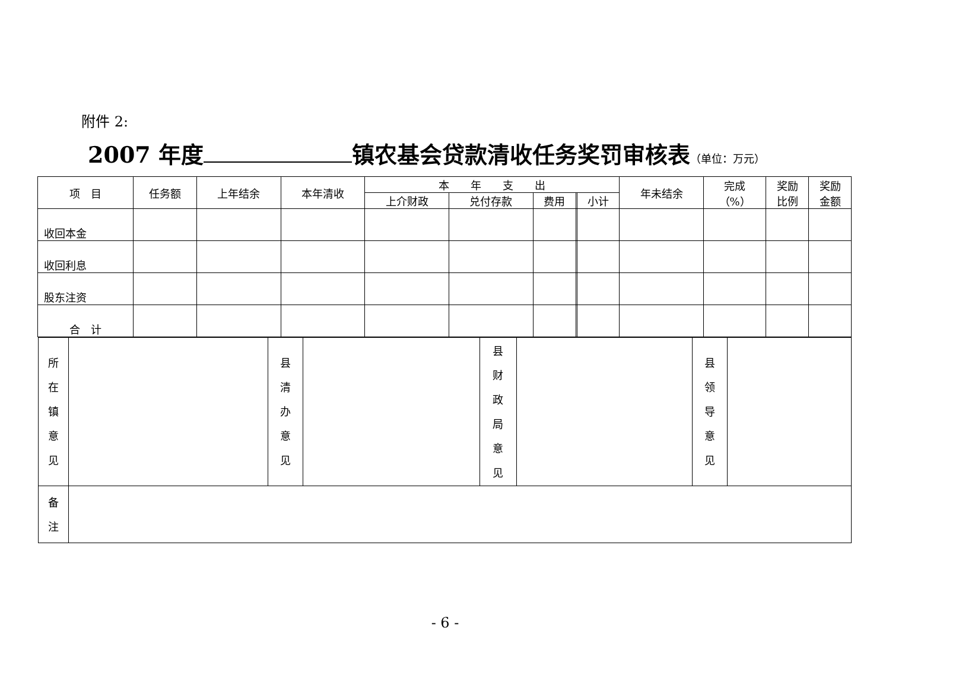附件 2:
2007 年度 镇农基会贷款清收任务奖罚审核表（单位：万元）
| 项 目 | 任务额 | 上年结余 | 本年清收 | 本 年 支 出 | | | | | 年未结余 | 完成 （%） | 奖励 比例 | 奖励 金额 |
| --- | --- | --- | --- | --- | --- | --- | --- | --- | --- | --- | --- | --- |
| | | | | 上介财政 | 兑付存款 | 费用 | | 小计 | | | | |
| 收回本金 | | | | | | | | | | | | |
| 收回利息 | | | | | | | | | | | | |
| 股东注资 | | | | | | | | | | | | |
| 合 计 | | | | | | | | | | | | |
| / 所 在 镇 意 见 / / 县 清 办 意 见 / / 县 财 政 局 意 见 / / 县 领 导 意 见 / / / 备 注 / / / / / / / / | | | | | | | | | | | | |
- 6 -